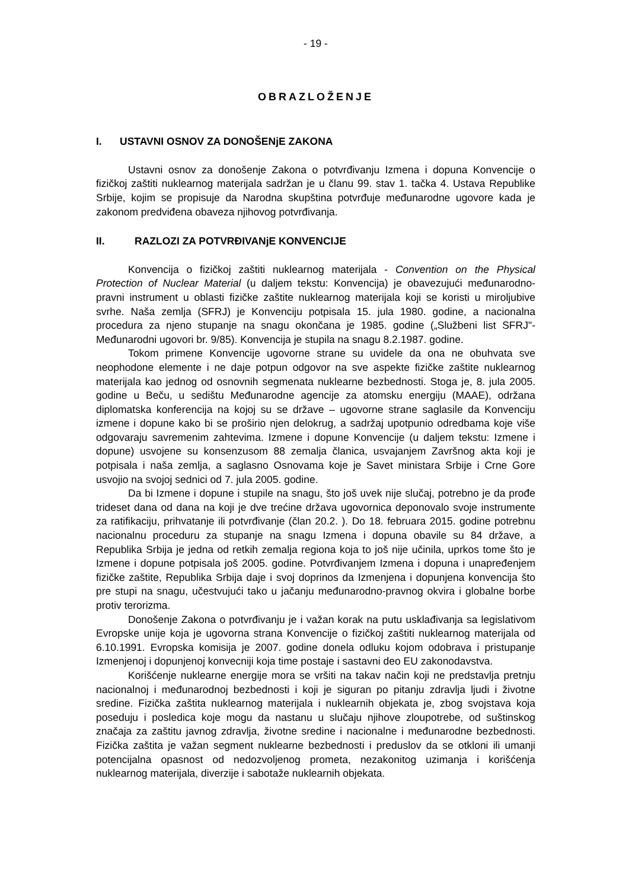- 19 -
OBRAZLOŽENJE
I. USTAVNI OSNOV ZA DONOŠENjE ZAKONA
Ustavni osnov za donošenje Zakona o potvrđivanju Izmena i dopuna Konvencije o fizičkoj zaštiti nuklearnog materijala sadržan je u članu 99. stav 1. tačka 4. Ustava Republike Srbije, kojim se propisuje da Narodna skupština potvrđuje međunarodne ugovore kada je zakonom predviđena obaveza njihovog potvrđivanja.
II. RAZLOZI ZA POTVRĐIVANjE KONVENCIJE
Konvencija o fizičkoj zaštiti nuklearnog materijala - Convention on the Physical Protection of Nuclear Material (u daljem tekstu: Konvencija) je obavezujući međunarodno-pravni instrument u oblasti fizičke zaštite nuklearnog materijala koji se koristi u miroljubive svrhe. Naša zemlja (SFRJ) je Konvenciju potpisala 15. jula 1980. godine, a nacionalna procedura za njeno stupanje na snagu okončana je 1985. godine („Službeni list SFRJ"- Međunarodni ugovori br. 9/85). Konvencija je stupila na snagu 8.2.1987. godine.
Tokom primene Konvencije ugovorne strane su uvidele da ona ne obuhvata sve neophodone elemente i ne daje potpun odgovor na sve aspekte fizičke zaštite nuklearnog materijala kao jednog od osnovnih segmenata nuklearne bezbednosti. Stoga je, 8. jula 2005. godine u Beču, u sedištu Međunarodne agencije za atomsku energiju (MAAE), održana diplomatska konferencija na kojoj su se države – ugovorne strane saglasile da Konvenciju izmene i dopune kako bi se proširio njen delokrug, a sadržaj upotpunio odredbama koje više odgovaraju savremenim zahtevima. Izmene i dopune Konvencije (u daljem tekstu: Izmene i dopune) usvojene su konsenzusom 88 zemalja članica, usvajanjem Završnog akta koji je potpisala i naša zemlja, a saglasno Osnovama koje je Savet ministara Srbije i Crne Gore usvojio na svojoj sednici od 7. jula 2005. godine.
Da bi Izmene i dopune i stupile na snagu, što još uvek nije slučaj, potrebno je da prođe trideset dana od dana na koji je dve trećine država ugovornica deponovalo svoje instrumente za ratifikaciju, prihvatanje ili potvrđivanje (član 20.2. ). Do 18. februara 2015. godine potrebnu nacionalnu proceduru za stupanje na snagu Izmena i dopuna obavile su 84 države, a Republika Srbija je jedna od retkih zemalja regiona koja to još nije učinila, uprkos tome što je Izmene i dopune potpisala još 2005. godine. Potvrđivanjem Izmena i dopuna i unapređenjem fizičke zaštite, Republika Srbija daje i svoj doprinos da Izmenjena i dopunjena konvencija što pre stupi na snagu, učestvujući tako u jačanju međunarodno-pravnog okvira i globalne borbe protiv terorizma.
Donošenje Zakona o potvrđivanju je i važan korak na putu usklađivanja sa legislativom Evropske unije koja je ugovorna strana Konvencije o fizičkoj zaštiti nuklearnog materijala od 6.10.1991. Evropska komisija je 2007. godine donela odluku kojom odobrava i pristupanje Izmenjenoj i dopunjenoj konvecniji koja time postaje i sastavni deo EU zakonodavstva.
Korišćenje nuklearne energije mora se vršiti na takav način koji ne predstavlja pretnju nacionalnoj i međunarodnoj bezbednosti i koji je siguran po pitanju zdravlja ljudi i životne sredine. Fizička zaštita nuklearnog materijala i nuklearnih objekata je, zbog svojstava koja poseduju i posledica koje mogu da nastanu u slučaju njihove zloupotrebe, od suštinskog značaja za zaštitu javnog zdravlja, životne sredine i nacionalne i međunarodne bezbednosti. Fizička zaštita je važan segment nuklearne bezbednosti i preduslov da se otkloni ili umanji potencijalna opasnost od nedozvoljenog prometa, nezakonitog uzimanja i korišćenja nuklearnog materijala, diverzije i sabotaže nuklearnih objekata.